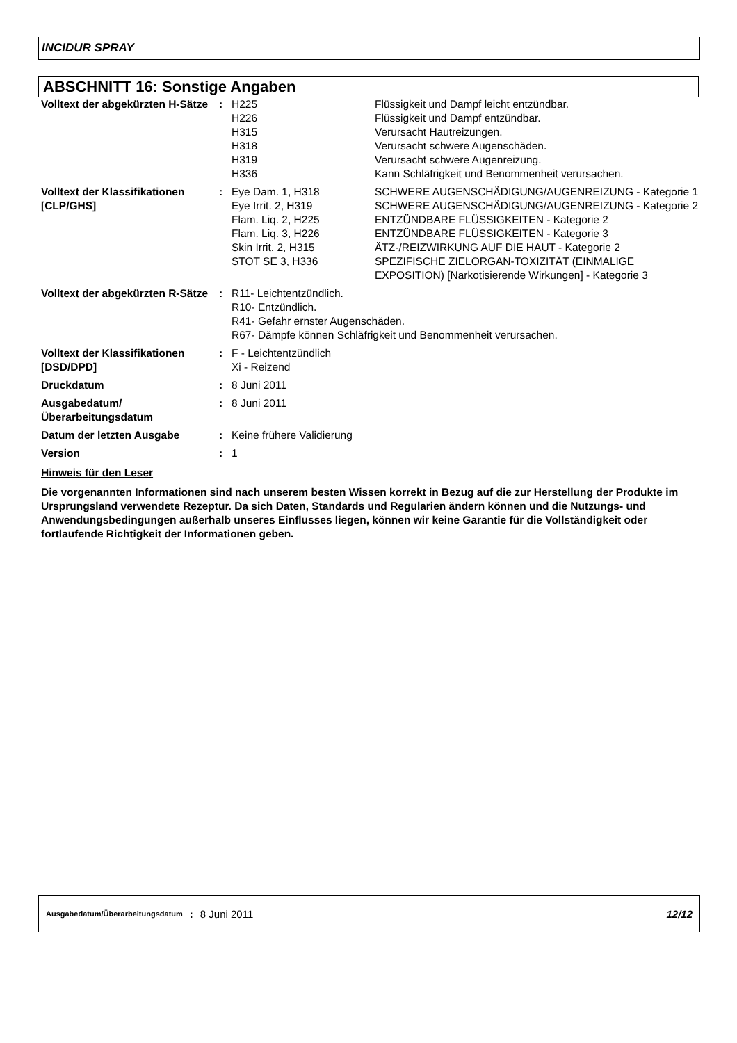INCIDUR SPRAY
ABSCHNITT 16: Sonstige Angaben
| Volltext der abgekürzten H-Sätze | : | H225 | Flüssigkeit und Dampf leicht entzündbar. |
| | | H226 | Flüssigkeit und Dampf entzündbar. |
| | | H315 | Verursacht Hautreizungen. |
| | | H318 | Verursacht schwere Augenschäden. |
| | | H319 | Verursacht schwere Augenreizung. |
| | | H336 | Kann Schläfrigkeit und Benommenheit verursachen. |
| Volltext der Klassifikationen [CLP/GHS] | : | Eye Dam. 1, H318 | SCHWERE AUGENSCHÄDIGUNG/AUGENREIZUNG - Kategorie 1 |
| | | Eye Irrit. 2, H319 | SCHWERE AUGENSCHÄDIGUNG/AUGENREIZUNG - Kategorie 2 |
| | | Flam. Liq. 2, H225 | ENTZÜNDBARE FLÜSSIGKEITEN - Kategorie 2 |
| | | Flam. Liq. 3, H226 | ENTZÜNDBARE FLÜSSIGKEITEN - Kategorie 3 |
| | | Skin Irrit. 2, H315 | ÄTZ-/REIZWIRKUNG AUF DIE HAUT - Kategorie 2 |
| | | STOT SE 3, H336 | SPEZIFISCHE ZIELORGAN-TOXIZITÄT (EINMALIGE EXPOSITION) [Narkotisierende Wirkungen] - Kategorie 3 |
| Volltext der abgekürzten R-Sätze | : | R11- Leichtentzündlich. R10- Entzündlich. R41- Gefahr ernster Augenschäden. R67- Dämpfe können Schläfrigkeit und Benommenheit verursachen. | |
| Volltext der Klassifikationen [DSD/DPD] | : | F - Leichtentzündlich Xi - Reizend | |
| Druckdatum | : | 8 Juni 2011 | |
| Ausgabedatum/ Überarbeitungsdatum | : | 8 Juni 2011 | |
| Datum der letzten Ausgabe | : | Keine frühere Validierung | |
| Version | : | 1 | |
Hinweis für den Leser
Die vorgenannten Informationen sind nach unserem besten Wissen korrekt in Bezug auf die zur Herstellung der Produkte im Ursprungsland verwendete Rezeptur. Da sich Daten, Standards und Regularien ändern können und die Nutzungs- und Anwendungsbedingungen außerhalb unseres Einflusses liegen, können wir keine Garantie für die Vollständigkeit oder fortlaufende Richtigkeit der Informationen geben.
Ausgabedatum/Überarbeitungsdatum : 8 Juni 2011 12/12